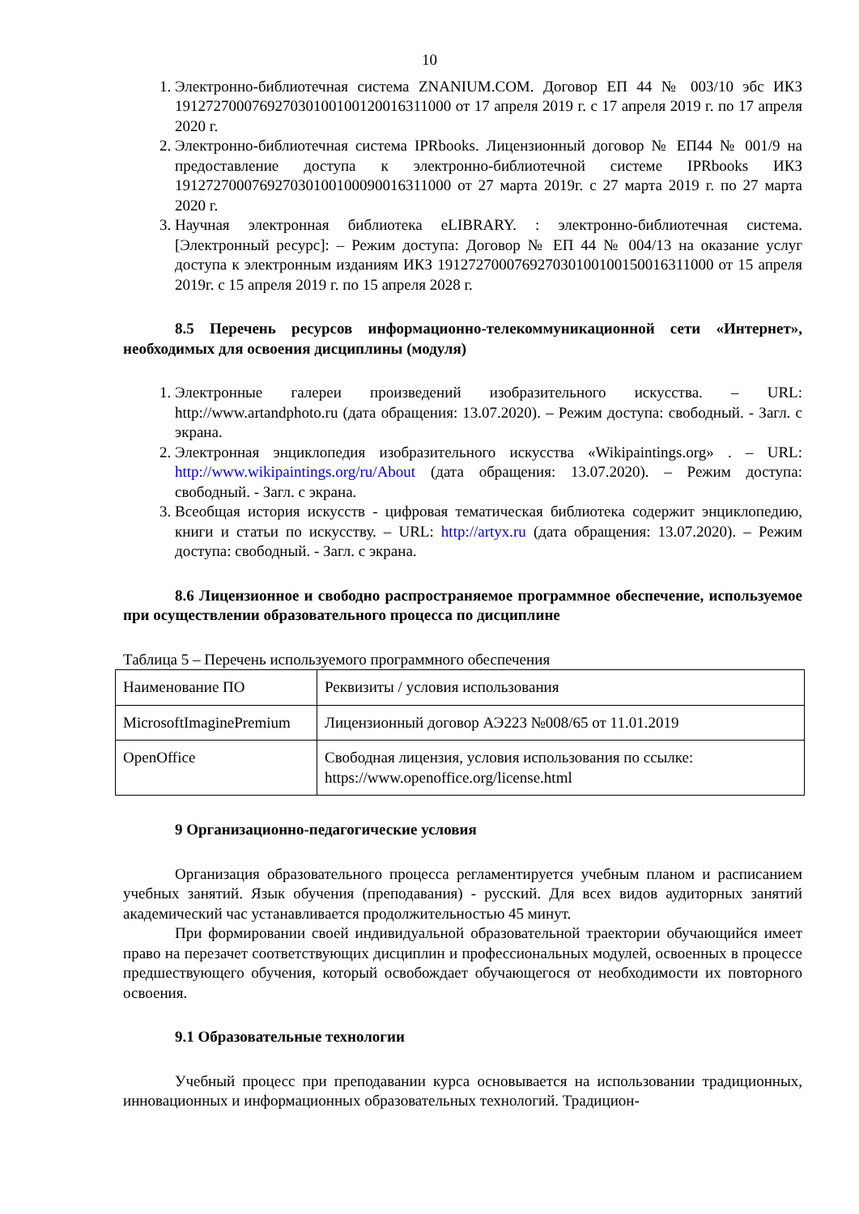10
1. Электронно-библиотечная система ZNANIUM.COM. Договор ЕП 44 № 003/10 эбс ИКЗ 191272700076927030100100120016311000 от 17 апреля 2019 г. с 17 апреля 2019 г. по 17 апреля 2020 г.
2. Электронно-библиотечная система IPRbooks. Лицензионный договор № ЕП44 № 001/9 на предоставление доступа к электронно-библиотечной системе IPRbooks ИКЗ 191272700076927030100100090016311000 от 27 марта 2019г. с 27 марта 2019 г. по 27 марта 2020 г.
3. Научная электронная библиотека eLIBRARY. : электронно-библиотечная система. [Электронный ресурс]: – Режим доступа: Договор № ЕП 44 № 004/13 на оказание услуг доступа к электронным изданиям ИКЗ 191272700076927030100100150016311000 от 15 апреля 2019г. с 15 апреля 2019 г. по 15 апреля 2028 г.
8.5 Перечень ресурсов информационно-телекоммуникационной сети «Интернет», необходимых для освоения дисциплины (модуля)
1. Электронные галереи произведений изобразительного искусства. – URL: http://www.artandphoto.ru (дата обращения: 13.07.2020). – Режим доступа: свободный. - Загл. с экрана.
2. Электронная энциклопедия изобразительного искусства «Wikipaintings.org» . – URL: http://www.wikipaintings.org/ru/About (дата обращения: 13.07.2020). – Режим доступа: свободный. - Загл. с экрана.
3. Всеобщая история искусств - цифровая тематическая библиотека содержит энциклопедию, книги и статьи по искусству. – URL: http://artyx.ru (дата обращения: 13.07.2020). – Режим доступа: свободный. - Загл. с экрана.
8.6 Лицензионное и свободно распространяемое программное обеспечение, используемое при осуществлении образовательного процесса по дисциплине
Таблица 5 – Перечень используемого программного обеспечения
| Наименование ПО | Реквизиты / условия использования |
| MicrosoftImaginePremium | Лицензионный договор АЭ223 №008/65 от 11.01.2019 |
| OpenOffice | Свободная лицензия, условия использования по ссылке: https://www.openoffice.org/license.html |
9 Организационно-педагогические условия
Организация образовательного процесса регламентируется учебным планом и расписанием учебных занятий. Язык обучения (преподавания) - русский. Для всех видов аудиторных занятий академический час устанавливается продолжительностью 45 минут.
При формировании своей индивидуальной образовательной траектории обучающийся имеет право на перезачет соответствующих дисциплин и профессиональных модулей, освоенных в процессе предшествующего обучения, который освобождает обучающегося от необходимости их повторного освоения.
9.1 Образовательные технологии
Учебный процесс при преподавании курса основывается на использовании традиционных, инновационных и информационных образовательных технологий. Традицион-